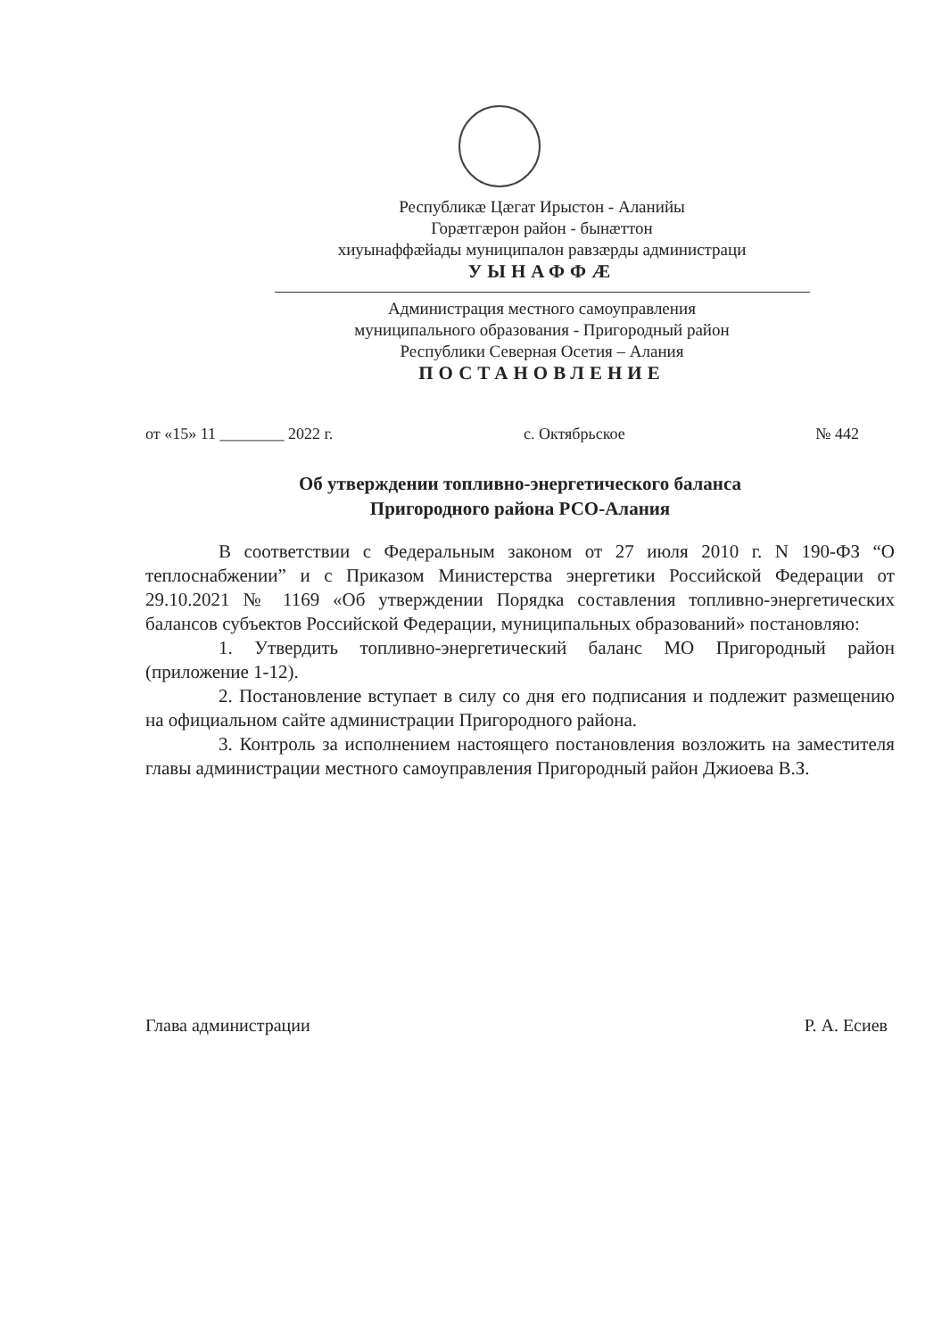Республикæ Цæгат Ирыстон - Аланийы
Горæтгæрон район - бынæттон
хиуынаффæйады муниципалон равзæрды администраци
УЫНАФФÆ
Администрация местного самоуправления
муниципального образования - Пригородный район
Республики Северная Осетия – Алания
ПОСТАНОВЛЕНИЕ
от «15» 11 ________ 2022 г. с. Октябрьское № 442
Об утверждении топливно-энергетического баланса
Пригородного района РСО-Алания
В соответствии с Федеральным законом от 27 июля 2010 г. N 190-ФЗ “О теплоснабжении” и с Приказом Министерства энергетики Российской Федерации от 29.10.2021 № 1169 «Об утверждении Порядка составления топливно-энергетических балансов субъектов Российской Федерации, муниципальных образований» постановляю:
1. Утвердить топливно-энергетический баланс МО Пригородный район (приложение 1-12).
2. Постановление вступает в силу со дня его подписания и подлежит размещению на официальном сайте администрации Пригородного района.
3. Контроль за исполнением настоящего постановления возложить на заместителя главы администрации местного самоуправления Пригородный район Джиоева В.З.
Глава администрации Р. А. Есиев